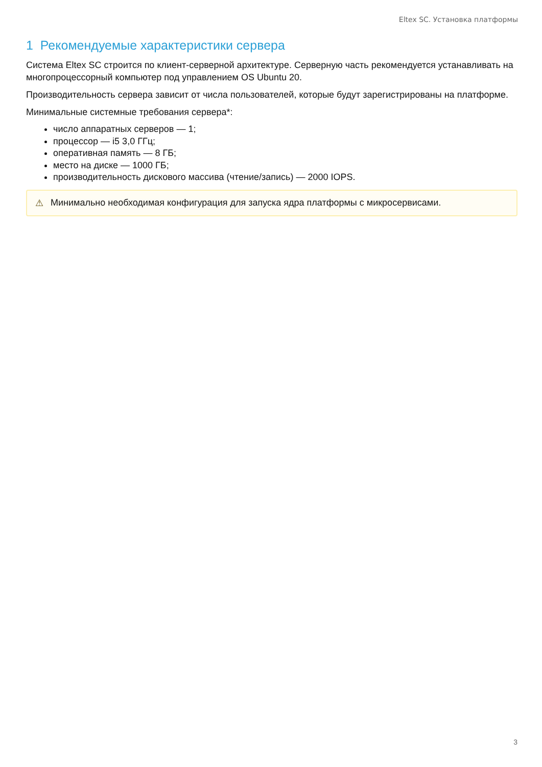Eltex SC. Установка платформы
1 Рекомендуемые характеристики сервера
Система Eltex SC строится по клиент-серверной архитектуре. Серверную часть рекомендуется устанавливать на многопроцессорный компьютер под управлением OS Ubuntu 20.
Производительность сервера зависит от числа пользователей, которые будут зарегистрированы на платформе.
Минимальные системные требования сервера*:
число аппаратных серверов — 1;
процессор — i5 3,0 ГГц;
оперативная память — 8 ГБ;
место на диске — 1000 ГБ;
производительность дискового массива (чтение/запись) — 2000 IOPS.
⚠ Минимально необходимая конфигурация для запуска ядра платформы с микросервисами.
3